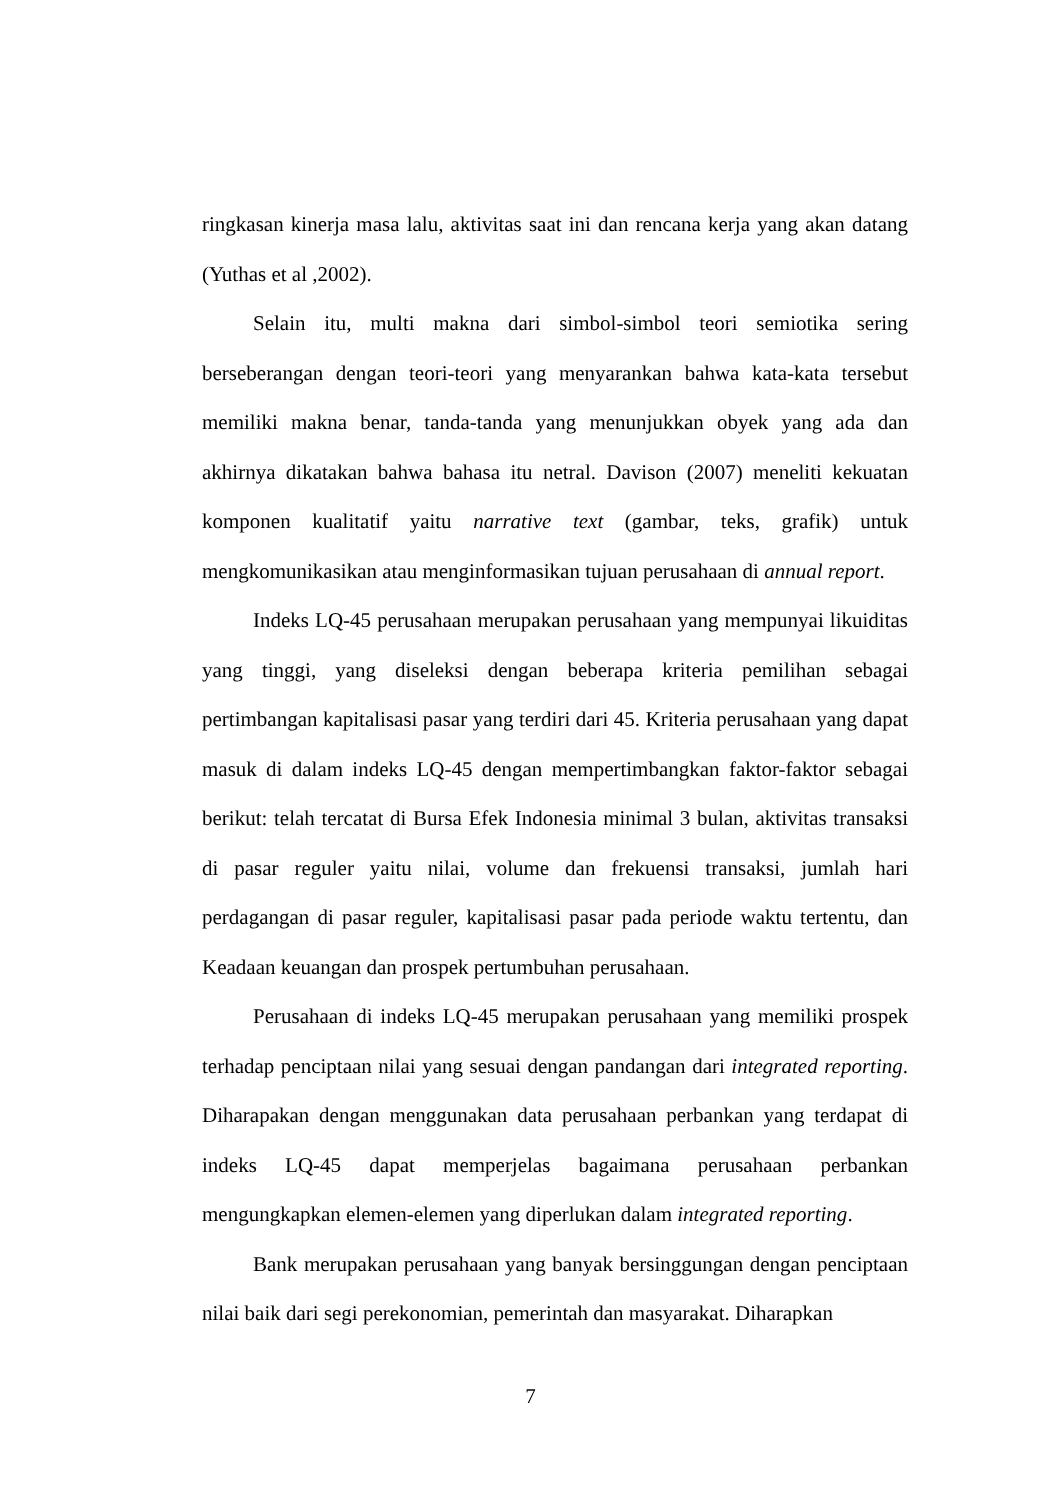ringkasan kinerja masa lalu, aktivitas saat ini dan rencana kerja yang akan datang (Yuthas et al ,2002).
Selain itu, multi makna dari simbol-simbol teori semiotika sering berseberangan dengan teori-teori yang menyarankan bahwa kata-kata tersebut memiliki makna benar, tanda-tanda yang menunjukkan obyek yang ada dan akhirnya dikatakan bahwa bahasa itu netral. Davison (2007) meneliti kekuatan komponen kualitatif yaitu narrative text (gambar, teks, grafik) untuk mengkomunikasikan atau menginformasikan tujuan perusahaan di annual report.
Indeks LQ-45 perusahaan merupakan perusahaan yang mempunyai likuiditas yang tinggi, yang diseleksi dengan beberapa kriteria pemilihan sebagai pertimbangan kapitalisasi pasar yang terdiri dari 45. Kriteria perusahaan yang dapat masuk di dalam indeks LQ-45 dengan mempertimbangkan faktor-faktor sebagai berikut: telah tercatat di Bursa Efek Indonesia minimal 3 bulan, aktivitas transaksi di pasar reguler yaitu nilai, volume dan frekuensi transaksi, jumlah hari perdagangan di pasar reguler, kapitalisasi pasar pada periode waktu tertentu, dan Keadaan keuangan dan prospek pertumbuhan perusahaan.
Perusahaan di indeks LQ-45 merupakan perusahaan yang memiliki prospek terhadap penciptaan nilai yang sesuai dengan pandangan dari integrated reporting. Diharapakan dengan menggunakan data perusahaan perbankan yang terdapat di indeks LQ-45 dapat memperjelas bagaimana perusahaan perbankan mengungkapkan elemen-elemen yang diperlukan dalam integrated reporting.
Bank merupakan perusahaan yang banyak bersinggungan dengan penciptaan nilai baik dari segi perekonomian, pemerintah dan masyarakat. Diharapkan
7